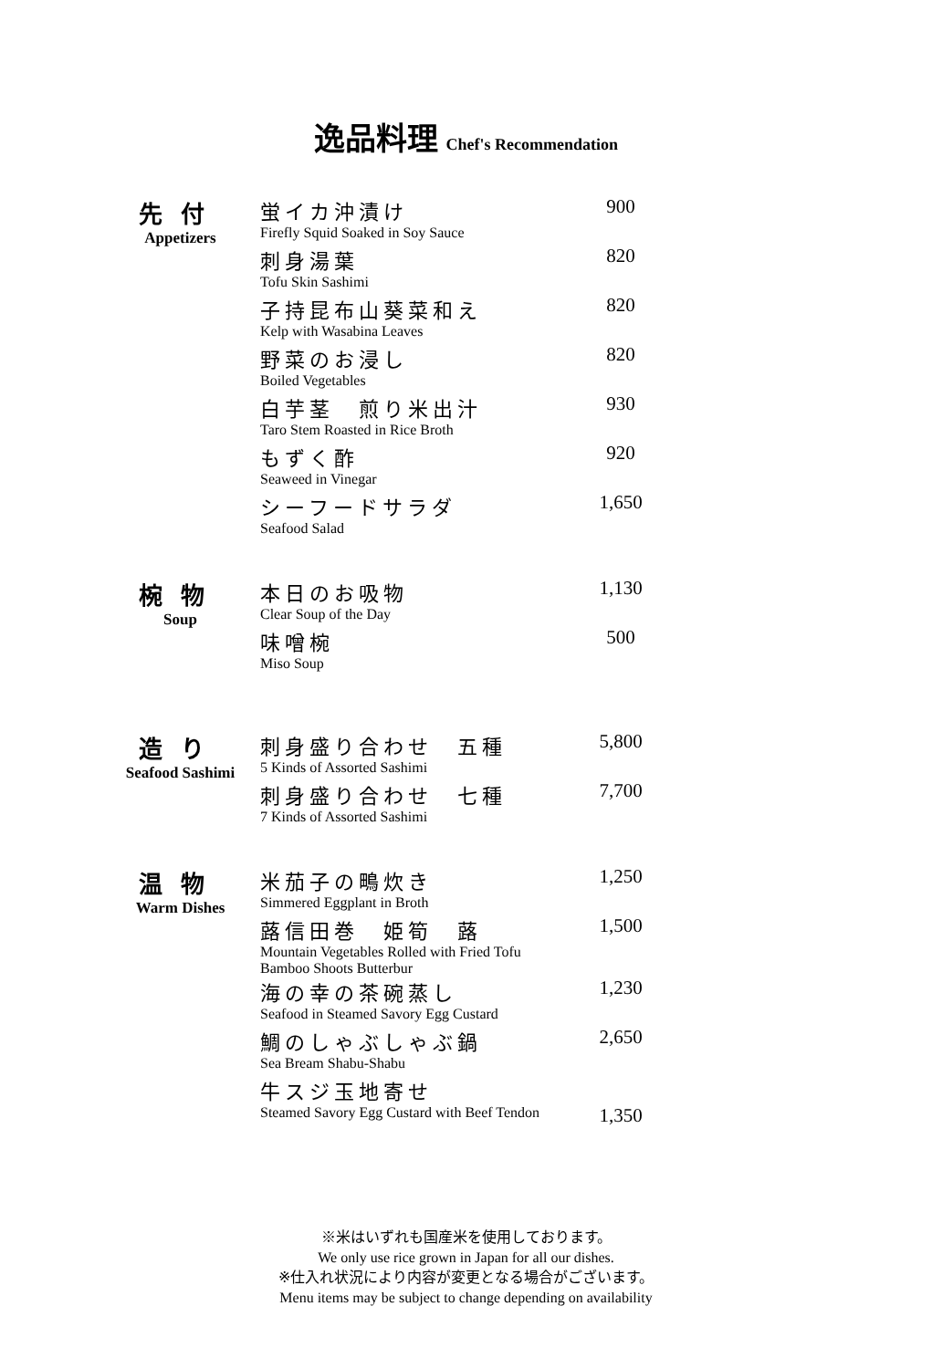逸品料理 Chef's Recommendation
| 先付 Appetizers | 蛍イカ沖漬け | 900 |
| | Firefly Squid Soaked in Soy Sauce | |
| | 刺身湯葉 | 820 |
| | Tofu Skin Sashimi | |
| | 子持昆布山葵菜和え | 820 |
| | Kelp with Wasabina Leaves | |
| | 野菜のお浸し | 820 |
| | Boiled Vegetables | |
| | 白芋茎 煎り米出汁 | 930 |
| | Taro Stem Roasted in Rice Broth | |
| | もずく酢 | 920 |
| | Seaweed in Vinegar | |
| | シーフードサラダ | 1,650 |
| | Seafood Salad | |
| 椀物 Soup | 本日のお吸物 | 1,130 |
| | Clear Soup of the Day | |
| | 味噌椀 | 500 |
| | Miso Soup | |
| 造り Seafood Sashimi | 刺身盛り合わせ 五種 | 5,800 |
| | 5 Kinds of Assorted Sashimi | |
| | 刺身盛り合わせ 七種 | 7,700 |
| | 7 Kinds of Assorted Sashimi | |
| 温物 Warm Dishes | 米茄子の鴫炊き | 1,250 |
| | Simmered Eggplant in Broth | |
| | 蕗信田巻 姫筍 蕗 | 1,500 |
| | Mountain Vegetables Rolled with Fried Tofu Bamboo Shoots Butterbur | |
| | 海の幸の茶碗蒸し | 1,230 |
| | Seafood in Steamed Savory Egg Custard | |
| | 鯛のしゃぶしゃぶ鍋 | 2,650 |
| | Sea Bream Shabu-Shabu | |
| | 牛スジ玉地寄せ | |
| | Steamed Savory Egg Custard with Beef Tendon | 1,350 |
※米はいずれも国産米を使用しております。
We only use rice grown in Japan for all our dishes.
※仕入れ状況により内容が変更となる場合がございます。
Menu items may be subject to change depending on availability